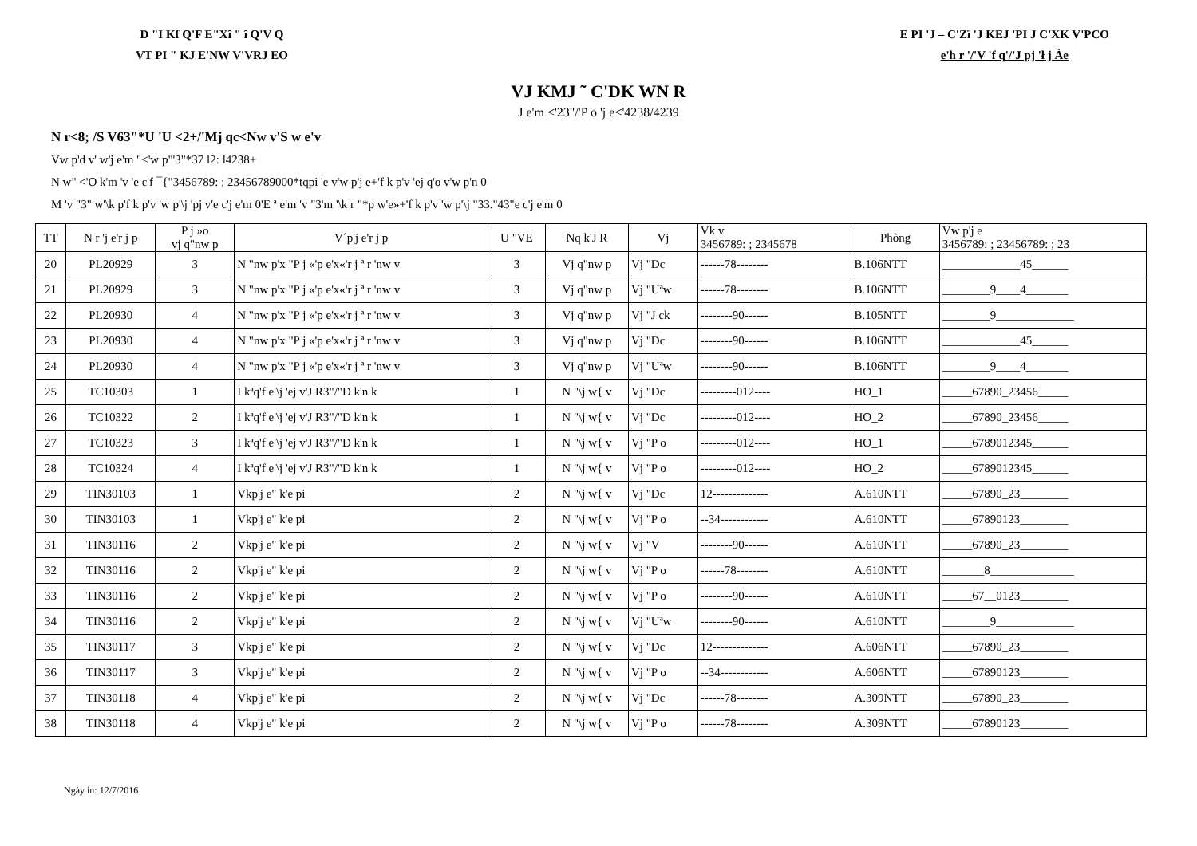D "I Kf Q'F E"Xî " î Q'V Q
VT PI " KJ E'NW V'VRJ EO
E PI 'J – C'Zï 'J KEJ 'PI J C'XK V'PCO
e'h r '/'V 'f q'/'J pj 'ł j Àe
VJ KMJ ˜ C'DK WN R
J e'm <'23"/'P o 'j e<'4238/4239
N r<8; /S V63"*U 'U <2+/'Mj qc<Nw v'S w e'v
Vw p'd v' w'j e'm "<'w p"'3"*37 l2: l4238+
N w" <'O k'm 'v 'e c'f ¯{"3456789: ; 23456789000*tqpi 'e v'w p'j e+'f k p'v 'ej q'o v'w p'n 0
M 'v "3" w'\k p'f k p'v 'w p'\j 'pj v'e c'j e'm 0'E ª e'm 'v "3'm '\k r "*p w'e»+'f k p'v 'w p'\j "33."43"e c'j e'm 0
| TT | N r 'j e'r j p | P j »o vj q"nw p | V´p'j e'r j p | U "VE | Nq k'J R | Vj | Vk v 3456789: ; 2345678 | Phòng | Vw p'j e 3456789: ; 23456789: ; 23 |
| --- | --- | --- | --- | --- | --- | --- | --- | --- | --- |
| 20 | PL20929 | 3 | N "nw p'x "P j «'p e'x«'r j ª r 'nw v | 3 | Vj q"nw p | Vj "Dc | ------78-------- | B.106NTT | _____________45______ |
| 21 | PL20929 | 3 | N "nw p'x "P j «'p e'x«'r j ª r 'nw v | 3 | Vj q"nw p | Vj "Uªw | ------78-------- | B.106NTT | ________9____4_______ |
| 22 | PL20930 | 4 | N "nw p'x "P j «'p e'x«'r j ª r 'nw v | 3 | Vj q"nw p | Vj "J ck | --------90------ | B.105NTT | ________9_____________ |
| 23 | PL20930 | 4 | N "nw p'x "P j «'p e'x«'r j ª r 'nw v | 3 | Vj q"nw p | Vj "Dc | --------90------ | B.106NTT | _____________45______ |
| 24 | PL20930 | 4 | N "nw p'x "P j «'p e'x«'r j ª r 'nw v | 3 | Vj q"nw p | Vj "Uªw | --------90------ | B.106NTT | ________9____4_______ |
| 25 | TC10303 | 1 | I kªq'f e'\j 'ej v'J R3"/"D k'n k | 1 | N "\j w{ v | Vj "Dc | ---------012---- | HO_1 | _____67890_23456_____ |
| 26 | TC10322 | 2 | I kªq'f e'\j 'ej v'J R3"/"D k'n k | 1 | N "\j w{ v | Vj "Dc | ---------012---- | HO_2 | _____67890_23456_____ |
| 27 | TC10323 | 3 | I kªq'f e'\j 'ej v'J R3"/"D k'n k | 1 | N "\j w{ v | Vj "P o | ---------012---- | HO_1 | _____6789012345______ |
| 28 | TC10324 | 4 | I kªq'f e'\j 'ej v'J R3"/"D k'n k | 1 | N "\j w{ v | Vj "P o | ---------012---- | HO_2 | _____6789012345______ |
| 29 | TIN30103 | 1 | Vkp'j e" k'e pi | 2 | N "\j w{ v | Vj "Dc | 12-------------- | A.610NTT | _____67890_23________ |
| 30 | TIN30103 | 1 | Vkp'j e" k'e pi | 2 | N "\j w{ v | Vj "P o | --34------------ | A.610NTT | _____67890123________ |
| 31 | TIN30116 | 2 | Vkp'j e" k'e pi | 2 | N "\j w{ v | Vj "V | --------90------ | A.610NTT | _____67890_23________ |
| 32 | TIN30116 | 2 | Vkp'j e" k'e pi | 2 | N "\j w{ v | Vj "P o | ------78-------- | A.610NTT | _______8______________ |
| 33 | TIN30116 | 2 | Vkp'j e" k'e pi | 2 | N "\j w{ v | Vj "P o | --------90------ | A.610NTT | _____67__0123________ |
| 34 | TIN30116 | 2 | Vkp'j e" k'e pi | 2 | N "\j w{ v | Vj "Uªw | --------90------ | A.610NTT | ________9_____________ |
| 35 | TIN30117 | 3 | Vkp'j e" k'e pi | 2 | N "\j w{ v | Vj "Dc | 12-------------- | A.606NTT | _____67890_23________ |
| 36 | TIN30117 | 3 | Vkp'j e" k'e pi | 2 | N "\j w{ v | Vj "P o | --34------------ | A.606NTT | _____67890123________ |
| 37 | TIN30118 | 4 | Vkp'j e" k'e pi | 2 | N "\j w{ v | Vj "Dc | ------78-------- | A.309NTT | _____67890_23________ |
| 38 | TIN30118 | 4 | Vkp'j e" k'e pi | 2 | N "\j w{ v | Vj "P o | ------78-------- | A.309NTT | _____67890123________ |
Ngày in: 12/7/2016